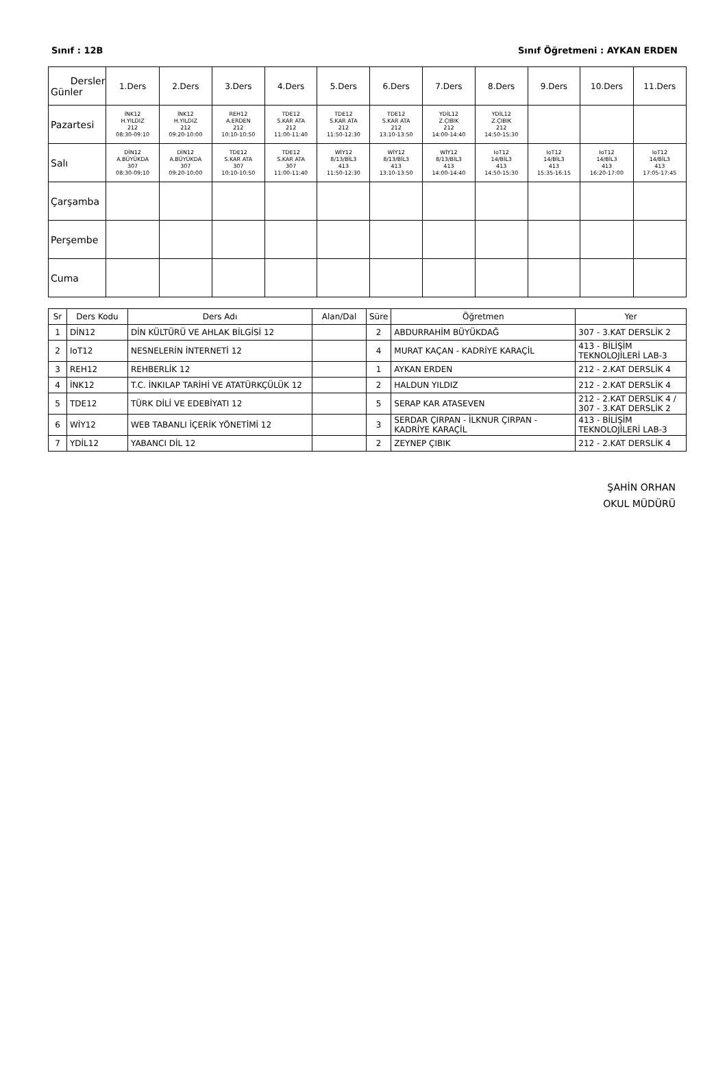Sınıf : 12B Sınıf Öğretmeni : AYKAN ERDEN
| Dersler Günler | 1.Ders | 2.Ders | 3.Ders | 4.Ders | 5.Ders | 6.Ders | 7.Ders | 8.Ders | 9.Ders | 10.Ders | 11.Ders |
| --- | --- | --- | --- | --- | --- | --- | --- | --- | --- | --- | --- |
| Pazartesi | İNK12 H.YILDIZ 212 08:30-09:10 | İNK12 H.YILDIZ 212 09:20-10:00 | REH12 A.ERDEN 212 10:10-10:50 | TDE12 S.KAR ATA 212 11:00-11:40 | TDE12 S.KAR ATA 212 11:50-12:30 | TDE12 S.KAR ATA 212 13:10-13:50 | YDİL12 Z.ÇIBIK 212 14:00-14:40 | YDİL12 Z.ÇIBIK 212 14:50-15:30 | | | |
| Salı | DİN12 A.BÜYÜKDA 307 08:30-09:10 | DİN12 A.BÜYÜKDA 307 09:20-10:00 | TDE12 S.KAR ATA 307 10:10-10:50 | TDE12 S.KAR ATA 307 11:00-11:40 | WİY12 8/13/BİL3 413 11:50-12:30 | WİY12 8/13/BİL3 413 13:10-13:50 | WİY12 8/13/BİL3 413 14:00-14:40 | IoT12 14/BİL3 413 14:50-15:30 | IoT12 14/BİL3 413 15:35-16:15 | IoT12 14/BİL3 413 16:20-17:00 | IoT12 14/BİL3 413 17:05-17:45 |
| Çarşamba | | | | | | | | | | | |
| Perşembe | | | | | | | | | | | |
| Cuma | | | | | | | | | | | |
| Sr | Ders Kodu | Ders Adı | Alan/Dal | Süre | Öğretmen | Yer |
| --- | --- | --- | --- | --- | --- | --- |
| 1 | DİN12 | DİN KÜLTÜRÜ VE AHLAK BİLGİSİ 12 | | 2 | ABDURRAHİM BÜYÜKDAĞ | 307 - 3.KAT DERSLİK 2 |
| 2 | IoT12 | NESNELERİN İNTERNETİ 12 | | 4 | MURAT KAÇAN - KADRİYE KARAÇİL | 413 - BİLİŞİM TEKNOLOJİLERİ LAB-3 |
| 3 | REH12 | REHBERLİK 12 | | 1 | AYKAN ERDEN | 212 - 2.KAT DERSLİK 4 |
| 4 | İNK12 | T.C. İNKILAP TARİHİ VE ATATÜRKÇÜLÜK 12 | | 2 | HALDUN YILDIZ | 212 - 2.KAT DERSLİK 4 |
| 5 | TDE12 | TÜRK DİLİ VE EDEBİYATI 12 | | 5 | SERAP KAR ATASEVEN | 212 - 2.KAT DERSLİK 4 / 307 - 3.KAT DERSLİK 2 |
| 6 | WİY12 | WEB TABANLI İÇERİK YÖNETİMİ 12 | | 3 | SERDAR ÇIRPAN - İLKNUR ÇIRPAN - KADRİYE KARAÇİL | 413 - BİLİŞİM TEKNOLOJİLERİ LAB-3 |
| 7 | YDİL12 | YABANCI DİL 12 | | 2 | ZEYNEP ÇIBIK | 212 - 2.KAT DERSLİK 4 |
ŞAHİN ORHAN
OKUL MÜDÜRÜ